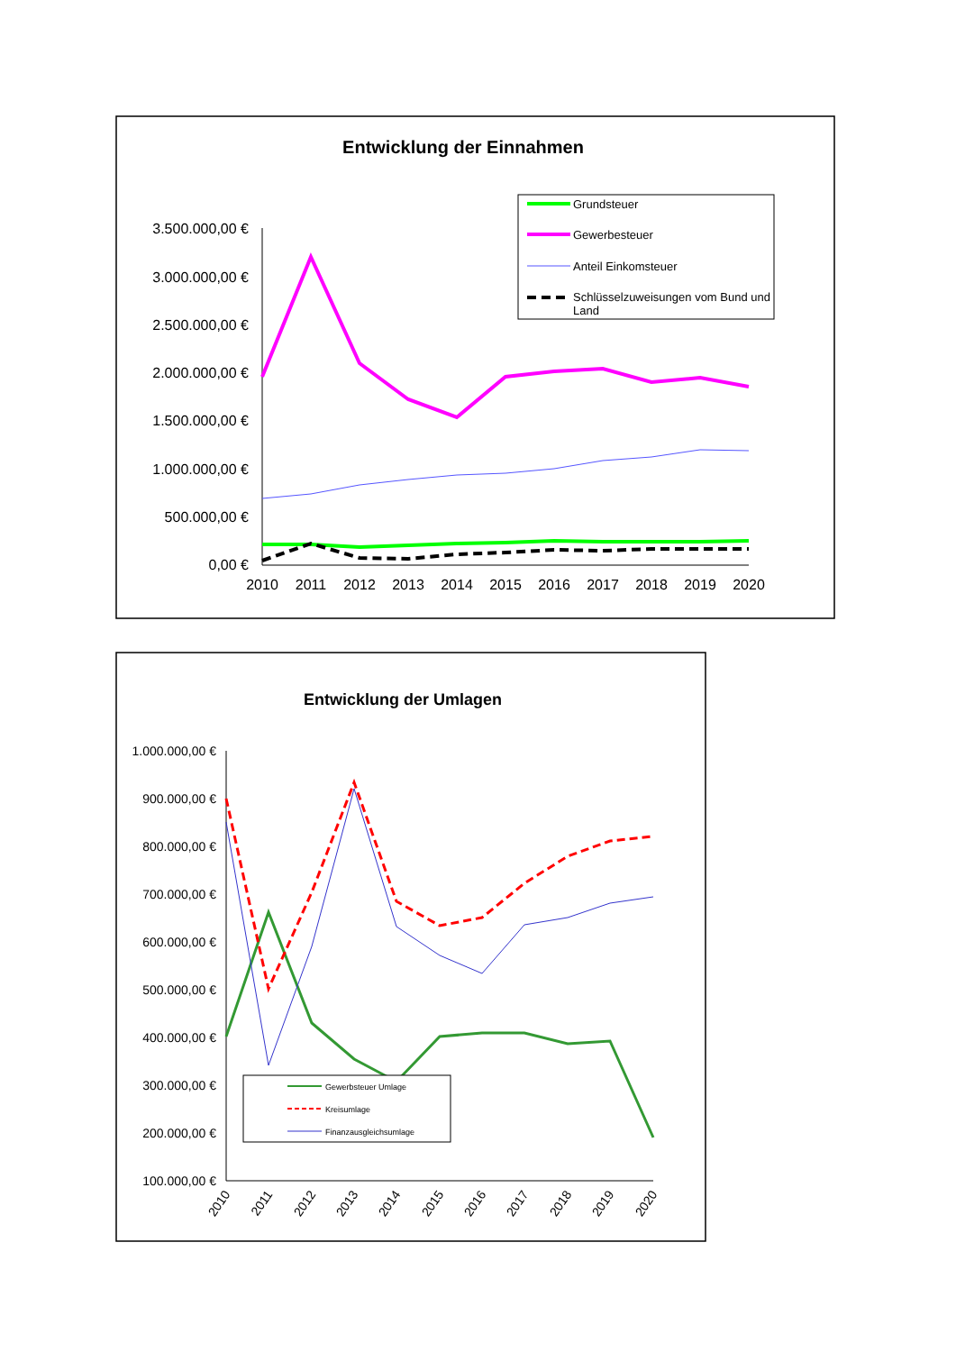Entwicklung der Einnahmen
3.500.000,00 €
3.000.000,00 €
2.500.000,00 €
2.000.000,00 €
1.500.000,00 €
1.000.000,00 €
500.000,00 €
0,00 €
2010
2011
2012
2013
2014
2015
2016
2017
2018
2019
2020
Grundsteuer
Gewerbesteuer
Anteil Einkomsteuer
Schlüsselzuweisungen vom Bund und
Land
Entwicklung der Umlagen
1.000.000,00 €
900.000,00 €
800.000,00 €
700.000,00 €
600.000,00 €
500.000,00 €
400.000,00 €
300.000,00 €
200.000,00 €
100.000,00 €
Gewerbsteuer Umlage
Kreisumlage
Finanzausgleichsumlage
2010
2011
2012
2013
2014
2015
2016
2017
2018
2019
2020